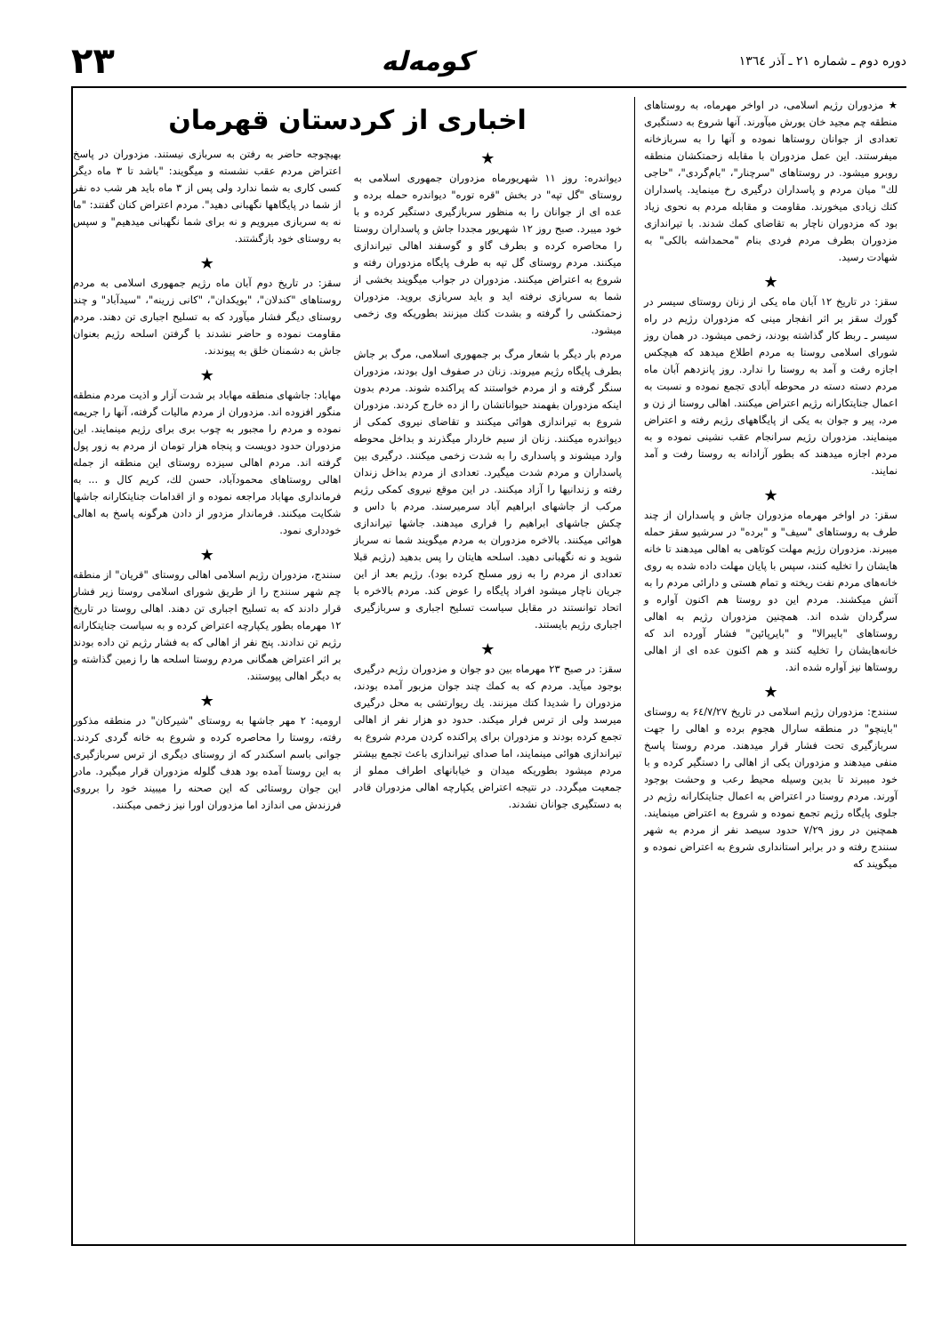دوره دوم ـ شماره ۲۱ ـ آذر ۱۳٦٤
کومه‌له
۲۳
★ مزدوران رژیم اسلامی، در اواخر مهرماه، به روستاهای منطقه چم مجید خان یورش میآورند. آنها شروع به دستگیری تعدادی از جوانان روستاها نموده و آنها را به سربازخانه میفرستند. این عمل مزدوران با مقابله زحمتکشان منطقه روبرو میشود. در روستاهای "سرچنار"، "بام‌گردی"، "حاجی لك" میان مردم و پاسداران درگیری رخ مینماید. پاسداران کتك زیادی میخورند. مقاومت و مقابله مردم به نحوی زیاد بود که مزدوران ناچار به تقاضای کمك شدند. با تیراندازی مزدوران بطرف مردم فردی بنام "محمداشه بالکی" به شهادت رسید.
★
سقز: در تاریخ ۱۲ آبان ماه یکی از زنان روستای سیسر در گورك سقز بر اثر انفجار مینی که مزدوران رژیم در راه سیسر ـ ربط کار گذاشته بودند، زخمی میشود. در همان روز شورای اسلامی روستا به مردم اطلاع میدهد که هیچکس اجازه رفت و آمد به روستا را ندارد. روز پانزدهم آبان ماه مردم دسته دسته در محوطه آبادی تجمع نموده و نسبت به اعمال جنایتکارانه رژیم اعتراض میکنند. اهالی روستا از زن و مرد، پیر و جوان به یکی از پایگاههای رژیم رفته و اعتراض مینمایند. مزدوران رژیم سرانجام عقب نشینی نموده و به مردم اجازه میدهند که بطور آزادانه به روستا رفت و آمد نمایند.
★
سقز: در اواخر مهرماه مزدوران جاش و پاسداران از چند طرف به روستاهای "سیف" و "برده" در سرشیو سقز حمله میبرند. مزدوران رژیم مهلت کوتاهی به اهالی میدهند تا خانه هایشان را تخلیه کنند، سپس با پایان مهلت داده شده به روی خانه‌های مردم نفت ریخته و تمام هستی و دارائی مردم را به آتش میکشند. مردم این دو روستا هم اکنون آواره و سرگردان شده اند. همچنین مزدوران رژیم به اهالی روستاهای "بایبرالا" و "بایرپائین" فشار آورده اند که خانه‌هایشان را تخلیه کنند و هم اکنون عده ای از اهالی روستاها نیز آواره شده اند.
★
سنندج: مزدوران رژیم اسلامی در تاریخ ۶٤/۷/۲۷ به روستای "باینچو" در منطقه سارال هجوم برده و اهالی را جهت سربازگیری تحت فشار قرار میدهند. مردم روستا پاسخ منفی میدهند و مزدوران یکی از اهالی را دستگیر کرده و با خود میبرند تا بدین وسیله محیط رعب و وحشت بوجود آورند. مردم روستا در اعتراض به اعمال جنایتکارانه رژیم در جلوی پایگاه رژیم تجمع نموده و شروع به اعتراض مینمایند. همچنین در روز ۷/۲۹ حدود سیصد نفر از مردم به شهر سنندج رفته و در برابر استانداری شروع به اعتراض نموده و میگویند که
اخباری از کردستان قهرمان
★
دیواندره: روز ۱۱ شهریورماه مزدوران جمهوری اسلامی به روستای "گل تپه" در بخش "قره توره" دیواندره حمله برده و عده ای از جوانان را به منظور سربازگیری دستگیر کرده و با خود میبرد. صبح روز ۱۲ شهریور مجددا جاش و پاسداران روستا را محاصره کرده و بطرف گاو و گوسفند اهالی تیراندازی میکنند. مردم روستای گل تپه به طرف پایگاه مزدوران رفته و شروع به اعتراض میکنند. مزدوران در جواب میگویند بخشی از شما به سربازی نرفته اید و باید سربازی بروید. مزدوران زحمتکشی را گرفته و بشدت کتك میزنند بطوریکه وی زخمی میشود.
مردم بار دیگر با شعار مرگ بر جمهوری اسلامی، مرگ بر جاش بطرف پایگاه رژیم میروند. زنان در صفوف اول بودند، مزدوران سنگر گرفته و از مردم خواستند که پراکنده شوند. مردم بدون اینکه مزدوران بفهمند حیواناتشان را از ده خارج کردند. مزدوران شروع به تیراندازی هوائی میکنند و تقاضای نیروی کمکی از دیواندره میکنند. زنان از سیم خاردار میگذرند و بداخل محوطه وارد میشوند و پاسداری را به شدت زخمی میکنند. درگیری بین پاسداران و مردم شدت میگیرد. تعدادی از مردم بداخل زندان رفته و زندانیها را آزاد میکنند. در این موقع نیروی کمکی رژیم مرکب از جاشهای ابراهیم آباد سرمیرسند. مردم با داس و چکش جاشهای ابراهیم را فراری میدهند. جاشها تیراندازی هوائی میکنند. بالاخره مزدوران به مردم میگویند شما نه سرباز شوید و نه نگهبانی دهید. اسلحه هایتان را پس بدهید (رژیم قبلا تعدادی از مردم را به زور مسلح کرده بود). رژیم بعد از این جریان ناچار میشود افراد پایگاه را عوض کند. مردم بالاخره با اتحاد توانستند در مقابل سیاست تسلیح اجباری و سربازگیری اجباری رژیم بایستند.
★
سقز: در صبح ۲۳ مهرماه بین دو جوان و مزدوران رژیم درگیری بوجود میآید. مردم که به کمك چند جوان مزبور آمده بودند، مزدوران را شدیدا کتك میزنند. یك ریوارتشی به محل درگیری میرسد ولی از ترس فرار میکند. حدود دو هزار نفر از اهالی تجمع کرده بودند و مزدوران برای پراکنده کردن مردم شروع به تیراندازی هوائی مینمایند، اما صدای تیراندازی باعث تجمع بیشتر مردم میشود بطوریکه میدان و خیابانهای اطراف مملو از جمعیت میگردد. در نتیجه اعتراض یکپارچه اهالی مزدوران قادر به دستگیری جوانان نشدند.
بهیچوجه حاضر به رفتن به سربازی نیستند. مزدوران در پاسخ اعتراض مردم عقب نشسته و میگویند: "باشد تا ۳ ماه دیگر کسی کاری به شما ندارد ولی پس از ۳ ماه باید هر شب ده نفر از شما در پایگاهها نگهبانی دهید". مردم اعتراض کنان گفتند: "ما نه به سربازی میرویم و نه برای شما نگهبانی میدهیم" و سپس به روستای خود بازگشتند.
★
سقز: در تاریخ دوم آبان ماه رژیم جمهوری اسلامی به مردم روستاهای "کندلان"، "بویکدان"، "کانی زرینه"، "سیدآباد" و چند روستای دیگر فشار میآورد که به تسلیح اجباری تن دهند. مردم مقاومت نموده و حاضر نشدند با گرفتن اسلحه رژیم بعنوان جاش به دشمنان خلق به پیوندند.
★
مهاباد: جاشهای منطقه مهاباد بر شدت آزار و اذیت مردم منطقه منگور افزوده اند. مزدوران از مردم مالیات گرفته، آنها را جریمه نموده و مردم را مجبور به چوب بری برای رژیم مینمایند. این مزدوران حدود دویست و پنجاه هزار تومان از مردم به زور پول گرفته اند. مردم اهالی سیزده روستای این منطقه از جمله اهالی روستاهای محمودآباد، حسن لك، کریم کال و ... به فرمانداری مهاباد مراجعه نموده و از اقدامات جنایتکارانه جاشها شکایت میکنند. فرماندار مزدور از دادن هرگونه پاسخ به اهالی خودداری نمود.
★
سنندج، مزدوران رژیم اسلامی اهالی روستای "قریان" از منطقه چم شهر سنندج را از طریق شورای اسلامی روستا زیر فشار قرار دادند که به تسلیح اجباری تن دهند. اهالی روستا در تاریخ ۱۲ مهرماه بطور یکپارچه اعتراض کرده و به سیاست جنایتکارانه رژیم تن ندادند. پنج نفر از اهالی که به فشار رژیم تن داده بودند بر اثر اعتراض همگانی مردم روستا اسلحه ها را زمین گذاشته و به دیگر اهالی پیوستند.
★
ارومیه: ۲ مهر جاشها به روستای "شیرکان" در منطقه مذکور رفته، روستا را محاصره کرده و شروع به خانه گردی کردند. جوانی باسم اسکندر که از روستای دیگری از ترس سربازگیری به این روستا آمده بود هدف گلوله مزدوران قرار میگیرد. مادر این جوان روستائی که این صحنه را میبیند خود را برروی فرزندش می اندازد اما مزدوران اورا نیز زخمی میکنند.